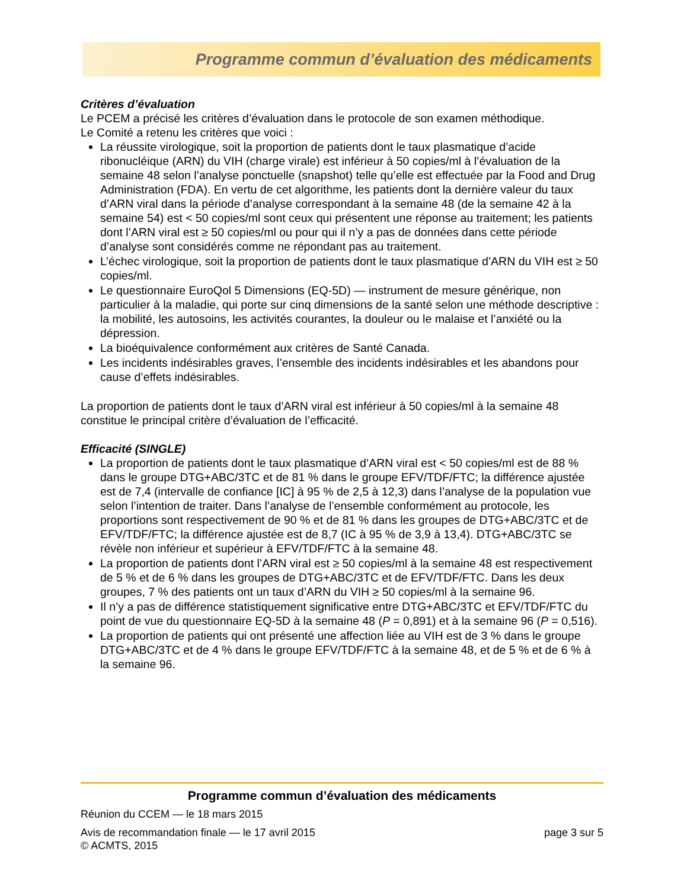Programme commun d’évaluation des médicaments
Critères d’évaluation
Le PCEM a précisé les critères d’évaluation dans le protocole de son examen méthodique.
Le Comité a retenu les critères que voici :
La réussite virologique, soit la proportion de patients dont le taux plasmatique d’acide ribonucléique (ARN) du VIH (charge virale) est inférieur à 50 copies/ml à l’évaluation de la semaine 48 selon l’analyse ponctuelle (snapshot) telle qu’elle est effectuée par la Food and Drug Administration (FDA). En vertu de cet algorithme, les patients dont la dernière valeur du taux d’ARN viral dans la période d’analyse correspondant à la semaine 48 (de la semaine 42 à la semaine 54) est < 50 copies/ml sont ceux qui présentent une réponse au traitement; les patients dont l’ARN viral est ≥ 50 copies/ml ou pour qui il n’y a pas de données dans cette période d’analyse sont considérés comme ne répondant pas au traitement.
L’échec virologique, soit la proportion de patients dont le taux plasmatique d’ARN du VIH est ≥ 50 copies/ml.
Le questionnaire EuroQol 5 Dimensions (EQ-5D) — instrument de mesure générique, non particulier à la maladie, qui porte sur cinq dimensions de la santé selon une méthode descriptive : la mobilité, les autosoins, les activités courantes, la douleur ou le malaise et l’anxiété ou la dépression.
La bioéquivalence conformément aux critères de Santé Canada.
Les incidents indésirables graves, l’ensemble des incidents indésirables et les abandons pour cause d’effets indésirables.
La proportion de patients dont le taux d’ARN viral est inférieur à 50 copies/ml à la semaine 48 constitue le principal critère d’évaluation de l’efficacité.
Efficacité (SINGLE)
La proportion de patients dont le taux plasmatique d’ARN viral est < 50 copies/ml est de 88 % dans le groupe DTG+ABC/3TC et de 81 % dans le groupe EFV/TDF/FTC; la différence ajustée est de 7,4 (intervalle de confiance [IC] à 95 % de 2,5 à 12,3) dans l’analyse de la population vue selon l’intention de traiter. Dans l’analyse de l’ensemble conformément au protocole, les proportions sont respectivement de 90 % et de 81 % dans les groupes de DTG+ABC/3TC et de EFV/TDF/FTC; la différence ajustée est de 8,7 (IC à 95 % de 3,9 à 13,4). DTG+ABC/3TC se révèle non inférieur et supérieur à EFV/TDF/FTC à la semaine 48.
La proportion de patients dont l’ARN viral est ≥ 50 copies/ml à la semaine 48 est respectivement de 5 % et de 6 % dans les groupes de DTG+ABC/3TC et de EFV/TDF/FTC. Dans les deux groupes, 7 % des patients ont un taux d’ARN du VIH ≥ 50 copies/ml à la semaine 96.
Il n’y a pas de différence statistiquement significative entre DTG+ABC/3TC et EFV/TDF/FTC du point de vue du questionnaire EQ-5D à la semaine 48 (P = 0,891) et à la semaine 96 (P = 0,516).
La proportion de patients qui ont présenté une affection liée au VIH est de 3 % dans le groupe DTG+ABC/3TC et de 4 % dans le groupe EFV/TDF/FTC à la semaine 48, et de 5 % et de 6 % à la semaine 96.
Programme commun d’évaluation des médicaments
Réunion du CCEM — le 18 mars 2015
Avis de recommandation finale — le 17 avril 2015 page 3 sur 5
© ACMTS, 2015